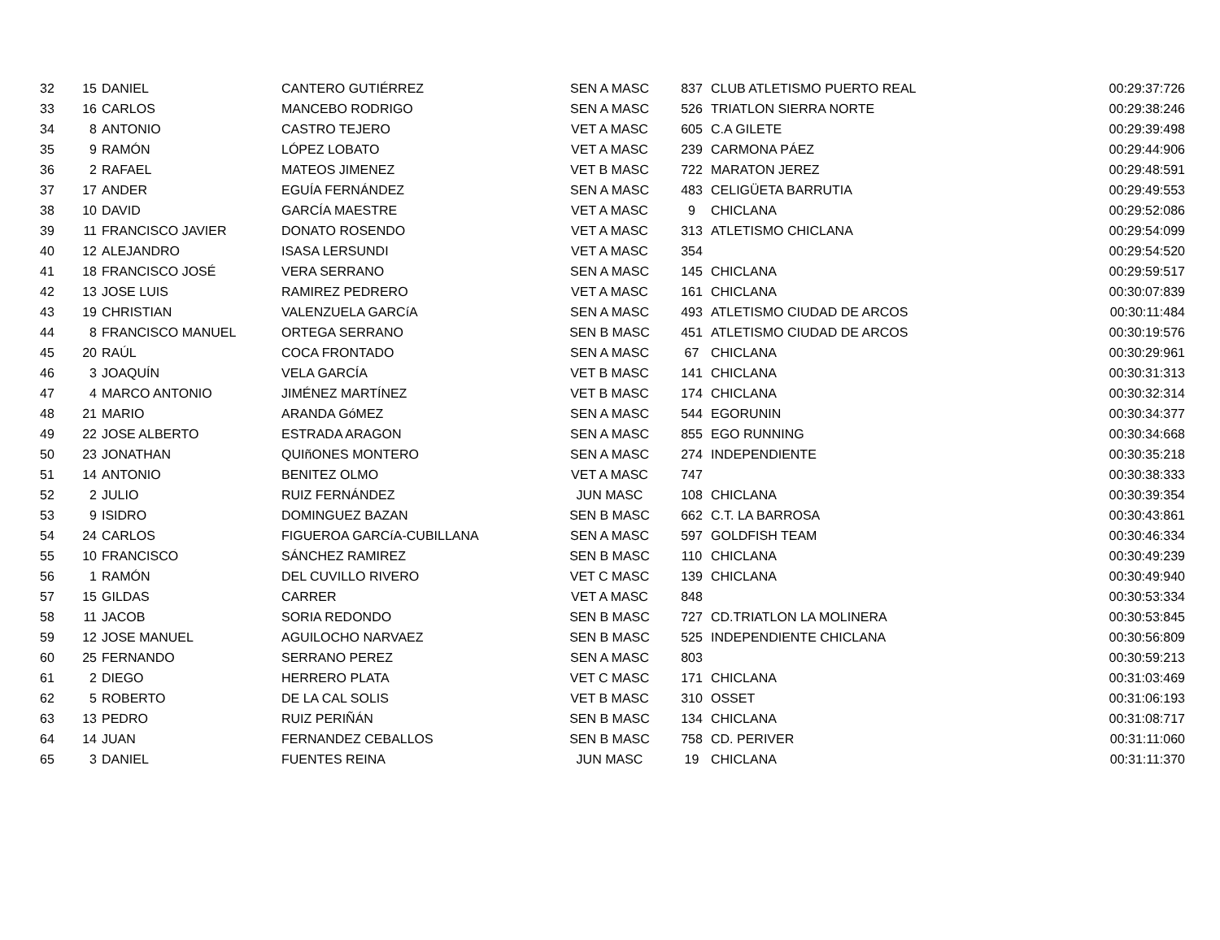| 32 | 15 | DANIEL | CANTERO GUTIÉRREZ | SEN A MASC | 837 | CLUB ATLETISMO PUERTO REAL | 00:29:37:726 |
| 33 | 16 | CARLOS | MANCEBO RODRIGO | SEN A MASC | 526 | TRIATLON SIERRA NORTE | 00:29:38:246 |
| 34 | 8 | ANTONIO | CASTRO TEJERO | VET A MASC | 605 | C.A GILETE | 00:29:39:498 |
| 35 | 9 | RAMÓN | LÓPEZ LOBATO | VET A MASC | 239 | CARMONA PÁEZ | 00:29:44:906 |
| 36 | 2 | RAFAEL | MATEOS JIMENEZ | VET B MASC | 722 | MARATON JEREZ | 00:29:48:591 |
| 37 | 17 | ANDER | EGUÍA FERNÁNDEZ | SEN A MASC | 483 | CELIGÜETA BARRUTIA | 00:29:49:553 |
| 38 | 10 | DAVID | GARCÍA MAESTRE | VET A MASC | 9 | CHICLANA | 00:29:52:086 |
| 39 | 11 | FRANCISCO JAVIER | DONATO ROSENDO | VET A MASC | 313 | ATLETISMO CHICLANA | 00:29:54:099 |
| 40 | 12 | ALEJANDRO | ISASA LERSUNDI | VET A MASC | 354 | | 00:29:54:520 |
| 41 | 18 | FRANCISCO JOSÉ | VERA SERRANO | SEN A MASC | 145 | CHICLANA | 00:29:59:517 |
| 42 | 13 | JOSE LUIS | RAMIREZ PEDRERO | VET A MASC | 161 | CHICLANA | 00:30:07:839 |
| 43 | 19 | CHRISTIAN | VALENZUELA GARCíA | SEN A MASC | 493 | ATLETISMO CIUDAD DE ARCOS | 00:30:11:484 |
| 44 | 8 | FRANCISCO MANUEL | ORTEGA SERRANO | SEN B MASC | 451 | ATLETISMO CIUDAD DE ARCOS | 00:30:19:576 |
| 45 | 20 | RAÚL | COCA FRONTADO | SEN A MASC | 67 | CHICLANA | 00:30:29:961 |
| 46 | 3 | JOAQUÍN | VELA GARCÍA | VET B MASC | 141 | CHICLANA | 00:30:31:313 |
| 47 | 4 | MARCO ANTONIO | JIMÉNEZ MARTÍNEZ | VET B MASC | 174 | CHICLANA | 00:30:32:314 |
| 48 | 21 | MARIO | ARANDA GóMEZ | SEN A MASC | 544 | EGORUNIN | 00:30:34:377 |
| 49 | 22 | JOSE ALBERTO | ESTRADA ARAGON | SEN A MASC | 855 | EGO RUNNING | 00:30:34:668 |
| 50 | 23 | JONATHAN | QUIñONES MONTERO | SEN A MASC | 274 | INDEPENDIENTE | 00:30:35:218 |
| 51 | 14 | ANTONIO | BENITEZ OLMO | VET A MASC | 747 | | 00:30:38:333 |
| 52 | 2 | JULIO | RUIZ FERNÁNDEZ | JUN MASC | 108 | CHICLANA | 00:30:39:354 |
| 53 | 9 | ISIDRO | DOMINGUEZ BAZAN | SEN B MASC | 662 | C.T. LA BARROSA | 00:30:43:861 |
| 54 | 24 | CARLOS | FIGUEROA GARCíA-CUBILLANA | SEN A MASC | 597 | GOLDFISH TEAM | 00:30:46:334 |
| 55 | 10 | FRANCISCO | SÁNCHEZ RAMIREZ | SEN B MASC | 110 | CHICLANA | 00:30:49:239 |
| 56 | 1 | RAMÓN | DEL CUVILLO RIVERO | VET C MASC | 139 | CHICLANA | 00:30:49:940 |
| 57 | 15 | GILDAS | CARRER | VET A MASC | 848 | | 00:30:53:334 |
| 58 | 11 | JACOB | SORIA REDONDO | SEN B MASC | 727 | CD.TRIATLON LA MOLINERA | 00:30:53:845 |
| 59 | 12 | JOSE MANUEL | AGUILOCHO NARVAEZ | SEN B MASC | 525 | INDEPENDIENTE CHICLANA | 00:30:56:809 |
| 60 | 25 | FERNANDO | SERRANO PEREZ | SEN A MASC | 803 | | 00:30:59:213 |
| 61 | 2 | DIEGO | HERRERO PLATA | VET C MASC | 171 | CHICLANA | 00:31:03:469 |
| 62 | 5 | ROBERTO | DE LA CAL SOLIS | VET B MASC | 310 | OSSET | 00:31:06:193 |
| 63 | 13 | PEDRO | RUIZ PERIÑÁN | SEN B MASC | 134 | CHICLANA | 00:31:08:717 |
| 64 | 14 | JUAN | FERNANDEZ CEBALLOS | SEN B MASC | 758 | CD. PERIVER | 00:31:11:060 |
| 65 | 3 | DANIEL | FUENTES REINA | JUN MASC | 19 | CHICLANA | 00:31:11:370 |